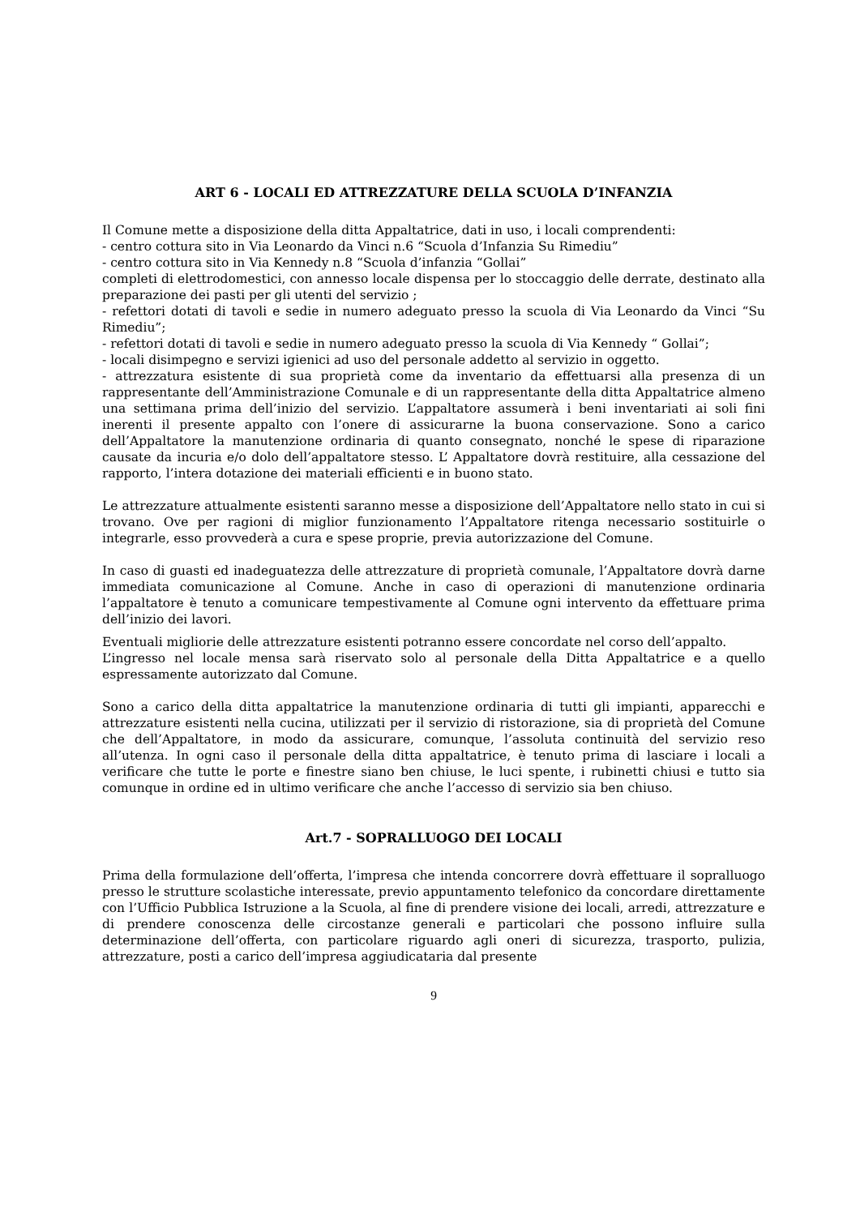ART 6 - LOCALI ED ATTREZZATURE DELLA SCUOLA D’INFANZIA
Il Comune mette a disposizione della ditta Appaltatrice, dati in uso, i locali comprendenti:
- centro cottura sito in Via Leonardo da Vinci n.6 “Scuola d’Infanzia Su Rimediu”
- centro cottura sito in Via Kennedy n.8 “Scuola d’infanzia “Gollai”
completi di elettrodomestici, con annesso locale dispensa per lo stoccaggio delle derrate, destinato alla preparazione dei pasti per gli utenti del servizio ;
- refettori dotati di tavoli e sedie in numero adeguato presso la scuola di Via Leonardo da Vinci “Su Rimediu”;
- refettori dotati di tavoli e sedie in numero adeguato presso la scuola di Via Kennedy “ Gollai”;
- locali disimpegno e servizi igienici ad uso del personale addetto al servizio in oggetto.
- attrezzatura esistente di sua proprietà come da inventario da effettuarsi alla presenza di un rappresentante dell’Amministrazione Comunale e di un rappresentante della ditta Appaltatrice almeno una settimana prima dell’inizio del servizio. L’appaltatore assumerà i beni inventariati ai soli fini inerenti il presente appalto con l’onere di assicurarne la buona conservazione. Sono a carico dell’Appaltatore la manutenzione ordinaria di quanto consegnato, nonché le spese di riparazione causate da incuria e/o dolo dell’appaltatore stesso. L’ Appaltatore dovrà restituire, alla cessazione del rapporto, l’intera dotazione dei materiali efficienti e in buono stato.
Le attrezzature attualmente esistenti saranno messe a disposizione dell’Appaltatore nello stato in cui si trovano. Ove per ragioni di miglior funzionamento l’Appaltatore ritenga necessario sostituirle o integrarle, esso provvederà a cura e spese proprie, previa autorizzazione del Comune.
In caso di guasti ed inadeguatezza delle attrezzature di proprietà comunale, l’Appaltatore dovrà darne immediata comunicazione al Comune. Anche in caso di operazioni di manutenzione ordinaria l’appaltatore è tenuto a comunicare tempestivamente al Comune ogni intervento da effettuare prima dell’inizio dei lavori.
Eventuali migliorie delle attrezzature esistenti potranno essere concordate nel corso dell’appalto.
L’ingresso nel locale mensa sarà riservato solo al personale della Ditta Appaltatrice e a quello espressamente autorizzato dal Comune.
Sono a carico della ditta appaltatrice la manutenzione ordinaria di tutti gli impianti, apparecchi e attrezzature esistenti nella cucina, utilizzati per il servizio di ristorazione, sia di proprietà del Comune che dell’Appaltatore, in modo da assicurare, comunque, l’assoluta continuità del servizio reso all’utenza. In ogni caso il personale della ditta appaltatrice, è tenuto prima di lasciare i locali a verificare che tutte le porte e finestre siano ben chiuse, le luci spente, i rubinetti chiusi e tutto sia comunque in ordine ed in ultimo verificare che anche l’accesso di servizio sia ben chiuso.
Art.7 - SOPRALLUOGO DEI LOCALI
Prima della formulazione dell’offerta, l’impresa che intenda concorrere dovrà effettuare il sopralluogo presso le strutture scolastiche interessate, previo appuntamento telefonico da concordare direttamente con l’Ufficio Pubblica Istruzione a la Scuola, al fine di prendere visione dei locali, arredi, attrezzature e di prendere conoscenza delle circostanze generali e particolari che possono influire sulla determinazione dell’offerta, con particolare riguardo agli oneri di sicurezza, trasporto, pulizia, attrezzature, posti a carico dell’impresa aggiudicataria dal presente
9